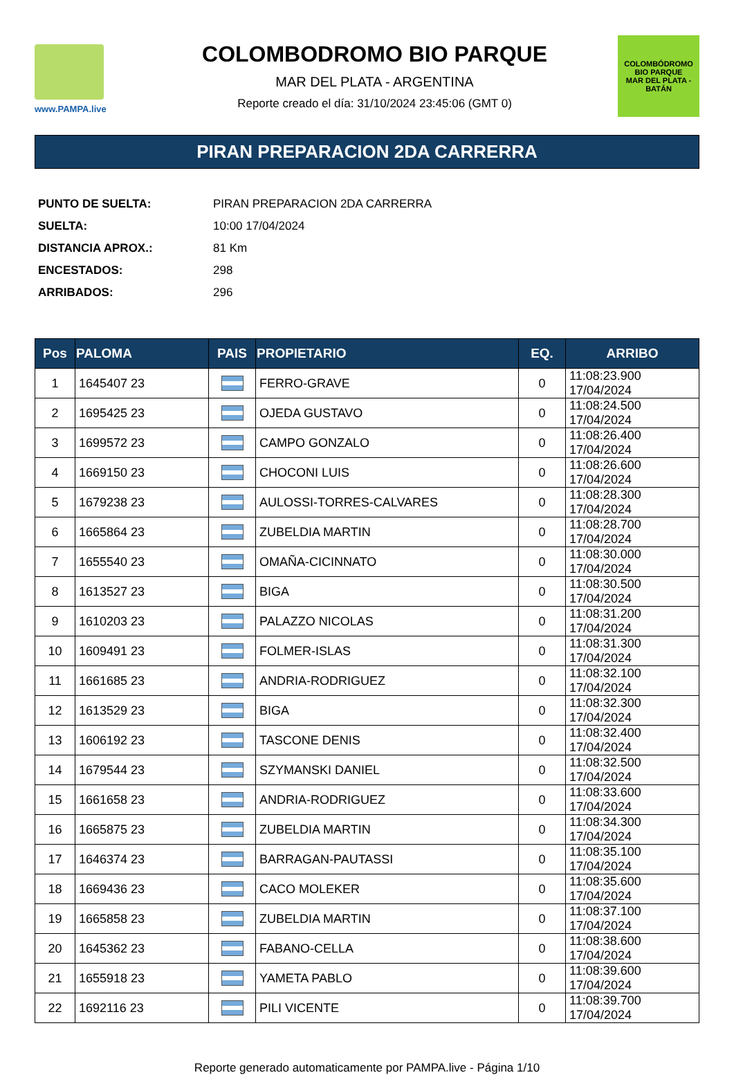www.PAMPA.live
COLOMBODROMO BIO PARQUE
MAR DEL PLATA - ARGENTINA
Reporte creado el día: 31/10/2024 23:45:06 (GMT 0)
COLOMBÓDROMO
BIO PARQUE
MAR DEL PLATA - BATÁN
PIRAN PREPARACION 2DA CARRERRA
| PUNTO DE SUELTA: | PIRAN PREPARACION 2DA CARRERRA |
| SUELTA: | 10:00 17/04/2024 |
| DISTANCIA APROX.: | 81 Km |
| ENCESTADOS: | 298 |
| ARRIBADOS: | 296 |
| Pos | PALOMA | PAIS | PROPIETARIO | EQ. | ARRIBO |
| --- | --- | --- | --- | --- | --- |
| 1 | 1645407 23 | | FERRO-GRAVE | 0 | 11:08:23.900 17/04/2024 |
| 2 | 1695425 23 | | OJEDA GUSTAVO | 0 | 11:08:24.500 17/04/2024 |
| 3 | 1699572 23 | | CAMPO GONZALO | 0 | 11:08:26.400 17/04/2024 |
| 4 | 1669150 23 | | CHOCONI LUIS | 0 | 11:08:26.600 17/04/2024 |
| 5 | 1679238 23 | | AULOSSI-TORRES-CALVARES | 0 | 11:08:28.300 17/04/2024 |
| 6 | 1665864 23 | | ZUBELDIA MARTIN | 0 | 11:08:28.700 17/04/2024 |
| 7 | 1655540 23 | | OMAÑA-CICINNATO | 0 | 11:08:30.000 17/04/2024 |
| 8 | 1613527 23 | | BIGA | 0 | 11:08:30.500 17/04/2024 |
| 9 | 1610203 23 | | PALAZZO NICOLAS | 0 | 11:08:31.200 17/04/2024 |
| 10 | 1609491 23 | | FOLMER-ISLAS | 0 | 11:08:31.300 17/04/2024 |
| 11 | 1661685 23 | | ANDRIA-RODRIGUEZ | 0 | 11:08:32.100 17/04/2024 |
| 12 | 1613529 23 | | BIGA | 0 | 11:08:32.300 17/04/2024 |
| 13 | 1606192 23 | | TASCONE DENIS | 0 | 11:08:32.400 17/04/2024 |
| 14 | 1679544 23 | | SZYMANSKI DANIEL | 0 | 11:08:32.500 17/04/2024 |
| 15 | 1661658 23 | | ANDRIA-RODRIGUEZ | 0 | 11:08:33.600 17/04/2024 |
| 16 | 1665875 23 | | ZUBELDIA MARTIN | 0 | 11:08:34.300 17/04/2024 |
| 17 | 1646374 23 | | BARRAGAN-PAUTASSI | 0 | 11:08:35.100 17/04/2024 |
| 18 | 1669436 23 | | CACO MOLEKER | 0 | 11:08:35.600 17/04/2024 |
| 19 | 1665858 23 | | ZUBELDIA MARTIN | 0 | 11:08:37.100 17/04/2024 |
| 20 | 1645362 23 | | FABANO-CELLA | 0 | 11:08:38.600 17/04/2024 |
| 21 | 1655918 23 | | YAMETA PABLO | 0 | 11:08:39.600 17/04/2024 |
| 22 | 1692116 23 | | PILI VICENTE | 0 | 11:08:39.700 17/04/2024 |
Reporte generado automaticamente por PAMPA.live - Página 1/10